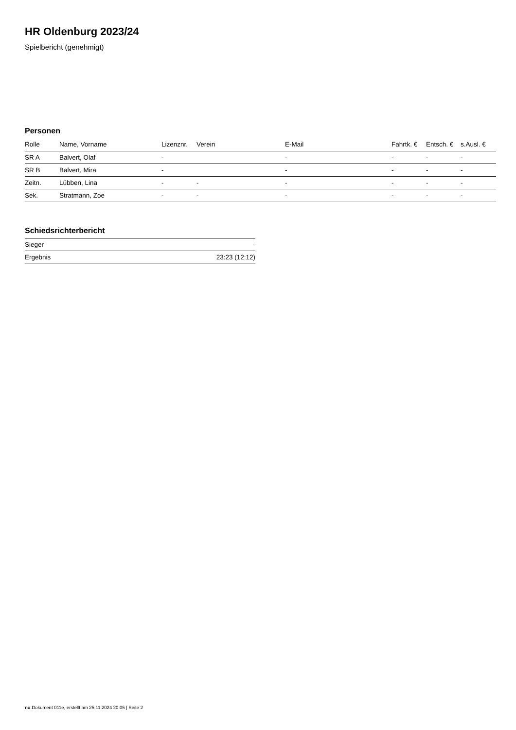HR Oldenburg 2023/24
Spielbericht (genehmigt)
Personen
| Rolle | Name, Vorname | Lizenznr. | Verein | E-Mail | Fahrtk. € | Entsch. € | s.Ausl. € |
| --- | --- | --- | --- | --- | --- | --- | --- |
| SR A | Balvert, Olaf | - | | - | - | - | - |
| SR B | Balvert, Mira | - | | - | - | - | - |
| Zeitn. | Lübben, Lina | - | - | - | - | - | - |
| Sek. | Stratmann, Zoe | - | - | - | - | - | - |
Schiedsrichterbericht
| Sieger | - |
| Ergebnis | 23:23 (12:12) |
nu.Dokument 011e, erstellt am 25.11.2024 20:05 | Seite 2